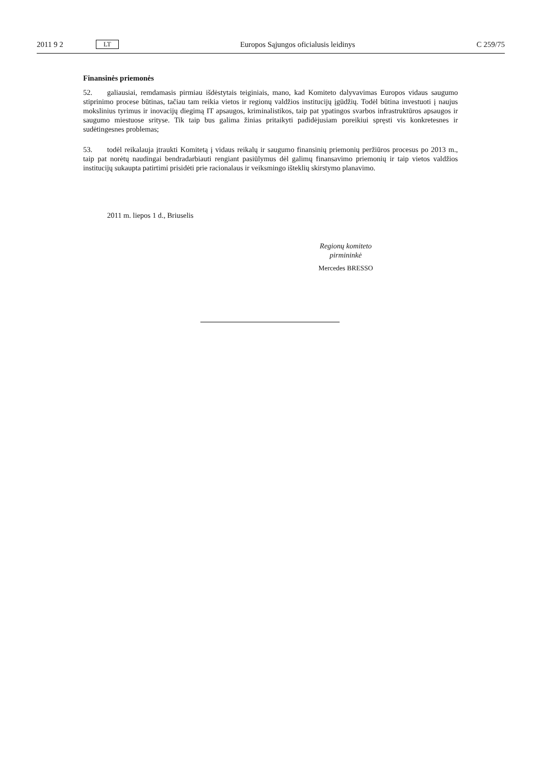2011 9 2 LT Europos Sąjungos oficialusis leidinys C 259/75
Finansinės priemonės
52. galiausiai, remdamasis pirmiau išdėstytais teiginiais, mano, kad Komiteto dalyvavimas Europos vidaus saugumo stiprinimo procese būtinas, tačiau tam reikia vietos ir regionų valdžios institucijų įgūdžių. Todėl būtina investuoti į naujus mokslinius tyrimus ir inovacijų diegimą IT apsaugos, kriminalistikos, taip pat ypatingos svarbos infrastruktūros apsaugos ir saugumo miestuose srityse. Tik taip bus galima žinias pritai­kyti padidėjusiam poreikiui spręsti vis konkretesnes ir sudėtingesnes problemas;
53. todėl reikalauja įtraukti Komitetą į vidaus reikalų ir saugumo finansinių priemonių peržiūros procesus po 2013 m., taip pat norėtų naudingai bendradarbiauti rengiant pasiūlymus dėl galimų finansavimo prie­monių ir taip vietos valdžios institucijų sukaupta patirtimi prisidėti prie racionalaus ir veiksmingo išteklių skirstymo planavimo.
2011 m. liepos 1 d., Briuselis
Regionų komiteto
pirmininkė
Mercedes BRESSO